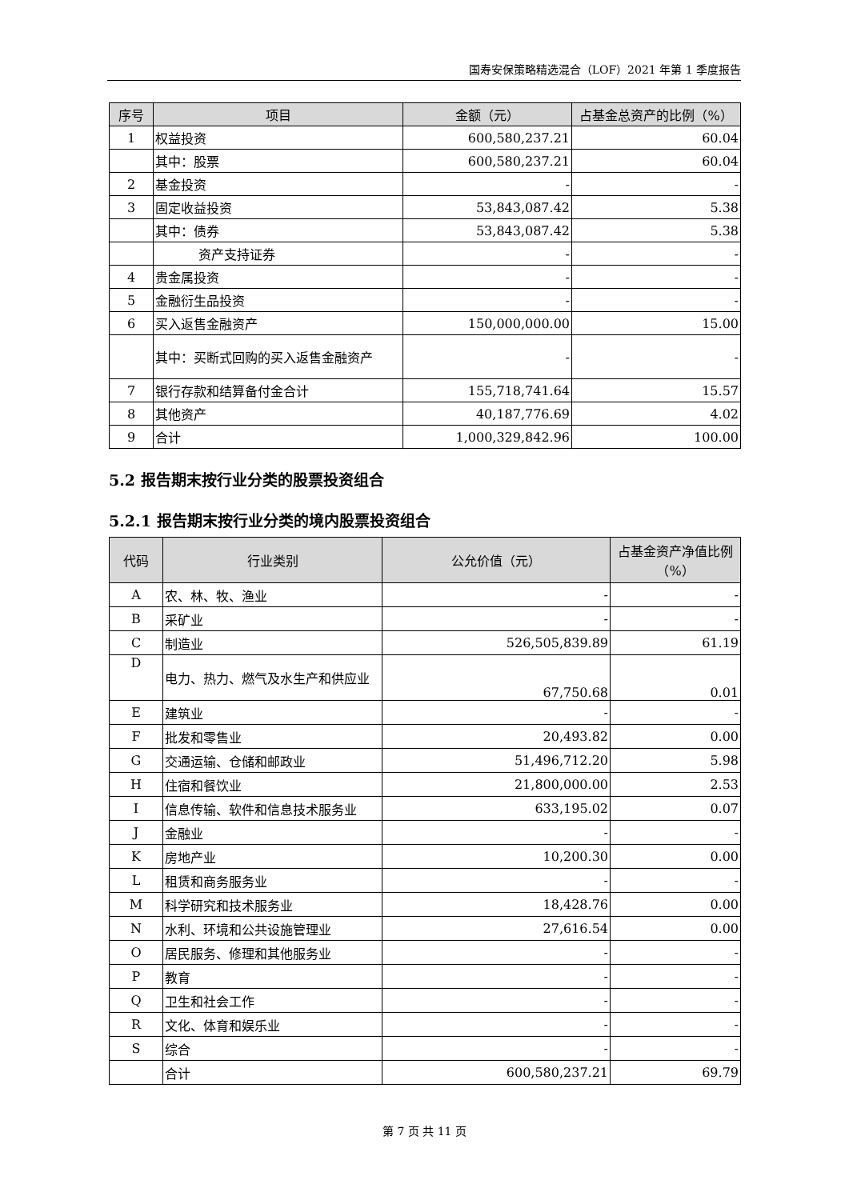国寿安保策略精选混合（LOF）2021 年第 1 季度报告
| 序号 | 项目 | 金额（元） | 占基金总资产的比例（%） |
| --- | --- | --- | --- |
| 1 | 权益投资 | 600,580,237.21 | 60.04 |
| | 其中：股票 | 600,580,237.21 | 60.04 |
| 2 | 基金投资 | - | - |
| 3 | 固定收益投资 | 53,843,087.42 | 5.38 |
| | 其中：债券 | 53,843,087.42 | 5.38 |
| | 资产支持证券 | - | - |
| 4 | 贵金属投资 | - | - |
| 5 | 金融衍生品投资 | - | - |
| 6 | 买入返售金融资产 | 150,000,000.00 | 15.00 |
| | 其中：买断式回购的买入返售金融资产 | - | - |
| 7 | 银行存款和结算备付金合计 | 155,718,741.64 | 15.57 |
| 8 | 其他资产 | 40,187,776.69 | 4.02 |
| 9 | 合计 | 1,000,329,842.96 | 100.00 |
5.2 报告期末按行业分类的股票投资组合
5.2.1 报告期末按行业分类的境内股票投资组合
| 代码 | 行业类别 | 公允价值（元） | 占基金资产净值比例（%） |
| --- | --- | --- | --- |
| A | 农、林、牧、渔业 | - | - |
| B | 采矿业 | - | - |
| C | 制造业 | 526,505,839.89 | 61.19 |
| D | 电力、热力、燃气及水生产和供应业 | 67,750.68 | 0.01 |
| E | 建筑业 | - | - |
| F | 批发和零售业 | 20,493.82 | 0.00 |
| G | 交通运输、仓储和邮政业 | 51,496,712.20 | 5.98 |
| H | 住宿和餐饮业 | 21,800,000.00 | 2.53 |
| I | 信息传输、软件和信息技术服务业 | 633,195.02 | 0.07 |
| J | 金融业 | - | - |
| K | 房地产业 | 10,200.30 | 0.00 |
| L | 租赁和商务服务业 | - | - |
| M | 科学研究和技术服务业 | 18,428.76 | 0.00 |
| N | 水利、环境和公共设施管理业 | 27,616.54 | 0.00 |
| O | 居民服务、修理和其他服务业 | - | - |
| P | 教育 | - | - |
| Q | 卫生和社会工作 | - | - |
| R | 文化、体育和娱乐业 | - | - |
| S | 综合 | - | - |
| | 合计 | 600,580,237.21 | 69.79 |
第 7 页 共 11 页